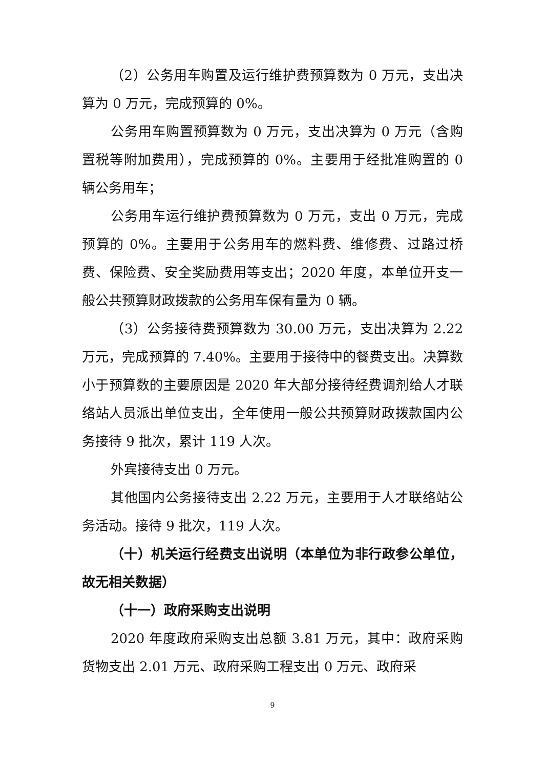（2）公务用车购置及运行维护费预算数为 0 万元，支出决算为 0 万元，完成预算的 0%。
公务用车购置预算数为 0 万元，支出决算为 0 万元（含购置税等附加费用），完成预算的 0%。主要用于经批准购置的 0 辆公务用车；
公务用车运行维护费预算数为 0 万元，支出 0 万元，完成预算的 0%。主要用于公务用车的燃料费、维修费、过路过桥费、保险费、安全奖励费用等支出；2020 年度，本单位开支一般公共预算财政拨款的公务用车保有量为 0 辆。
（3）公务接待费预算数为 30.00 万元，支出决算为 2.22 万元，完成预算的 7.40%。主要用于接待中的餐费支出。决算数小于预算数的主要原因是 2020 年大部分接待经费调剂给人才联络站人员派出单位支出，全年使用一般公共预算财政拨款国内公务接待 9 批次，累计 119 人次。
外宾接待支出 0 万元。
其他国内公务接待支出 2.22 万元，主要用于人才联络站公务活动。接待 9 批次，119 人次。
（十）机关运行经费支出说明（本单位为非行政参公单位，故无相关数据）
（十一）政府采购支出说明
2020 年度政府采购支出总额 3.81 万元，其中：政府采购货物支出 2.01 万元、政府采购工程支出 0 万元、政府采
9